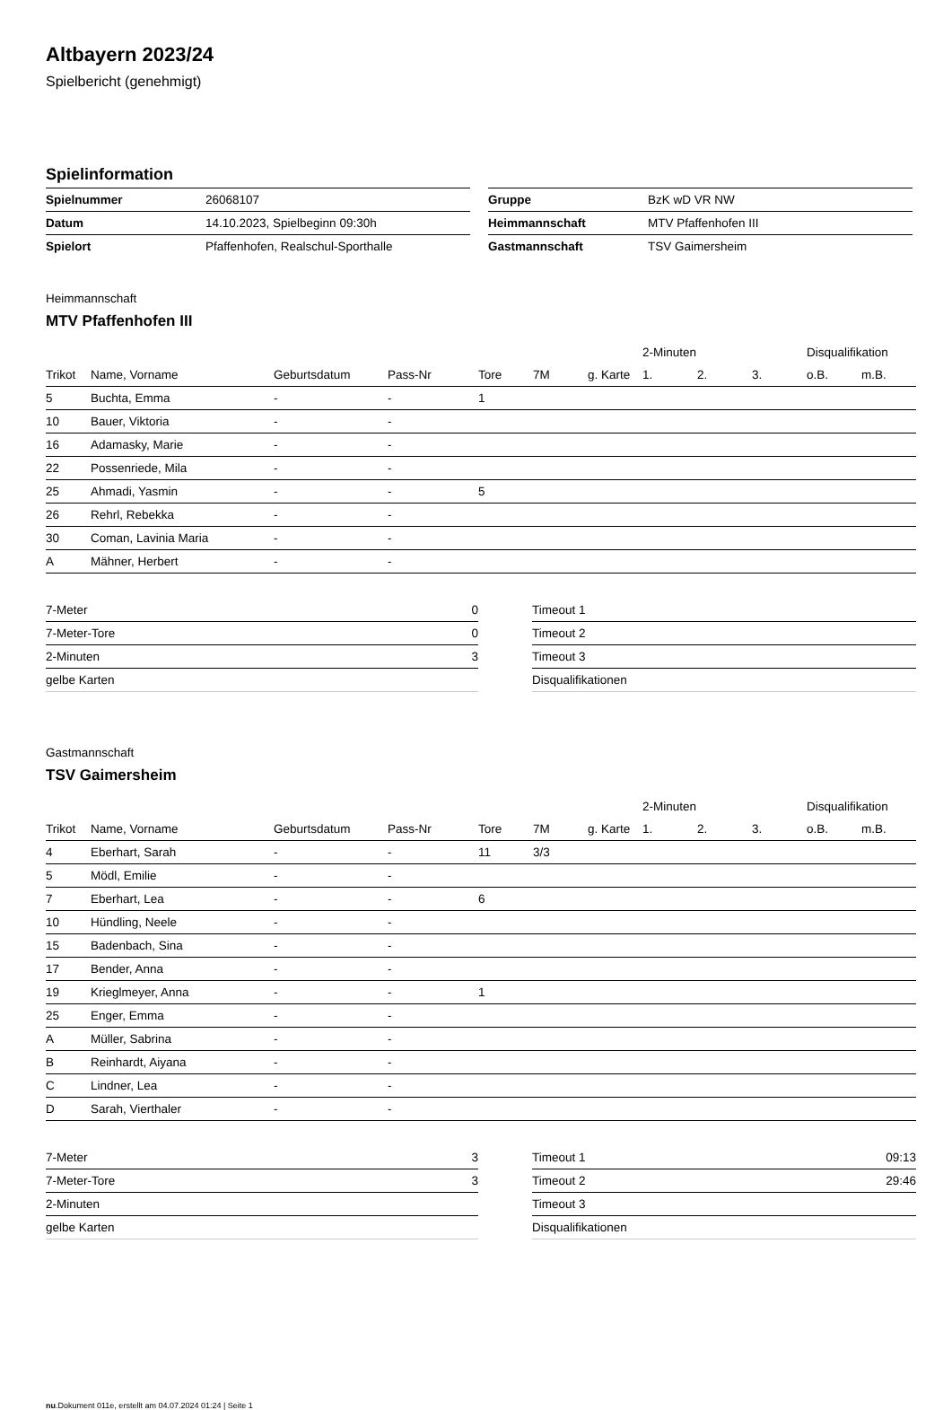Altbayern 2023/24
Spielbericht (genehmigt)
Spielinformation
| Spielnummer | 26068107 |
| Datum | 14.10.2023, Spielbeginn 09:30h |
| Spielort | Pfaffenhofen, Realschul-Sporthalle |
| Gruppe | BzK wD VR NW |
| Heimmannschaft | MTV Pfaffenhofen III |
| Gastmannschaft | TSV Gaimersheim |
Heimmannschaft
MTV Pfaffenhofen III
| | | | | | | | 2-Minuten | | | Disqualifikation | |
| --- | --- | --- | --- | --- | --- | --- | --- | --- | --- | --- | --- |
| Trikot | Name, Vorname | Geburtsdatum | Pass-Nr | Tore | 7M | g. Karte | 1. | 2. | 3. | o.B. | m.B. |
| 5 | Buchta, Emma | - | - | 1 | | | | | | | |
| 10 | Bauer, Viktoria | - | - | | | | | | | | |
| 16 | Adamasky, Marie | - | - | | | | | | | | |
| 22 | Possenriede, Mila | - | - | | | | | | | | |
| 25 | Ahmadi, Yasmin | - | - | 5 | | | | | | | |
| 26 | Rehrl, Rebekka | - | - | | | | | | | | |
| 30 | Coman, Lavinia Maria | - | - | | | | | | | | |
| A | Mähner, Herbert | - | - | | | | | | | | |
| 7-Meter | 0 |
| 7-Meter-Tore | 0 |
| 2-Minuten | 3 |
| gelbe Karten | |
| Timeout 1 | |
| Timeout 2 | |
| Timeout 3 | |
| Disqualifikationen | |
Gastmannschaft
TSV Gaimersheim
| | | | | | | | 2-Minuten | | | Disqualifikation | |
| --- | --- | --- | --- | --- | --- | --- | --- | --- | --- | --- | --- |
| Trikot | Name, Vorname | Geburtsdatum | Pass-Nr | Tore | 7M | g. Karte | 1. | 2. | 3. | o.B. | m.B. |
| 4 | Eberhart, Sarah | - | - | 11 | 3/3 | | | | | | |
| 5 | Mödl, Emilie | - | - | | | | | | | | |
| 7 | Eberhart, Lea | - | - | 6 | | | | | | | |
| 10 | Hündling, Neele | - | - | | | | | | | | |
| 15 | Badenbach, Sina | - | - | | | | | | | | |
| 17 | Bender, Anna | - | - | | | | | | | | |
| 19 | Krieglmeyer, Anna | - | - | 1 | | | | | | | |
| 25 | Enger, Emma | - | - | | | | | | | | |
| A | Müller, Sabrina | - | - | | | | | | | | |
| B | Reinhardt, Aiyana | - | - | | | | | | | | |
| C | Lindner, Lea | - | - | | | | | | | | |
| D | Sarah, Vierthaler | - | - | | | | | | | | |
| 7-Meter | 3 |
| 7-Meter-Tore | 3 |
| 2-Minuten | |
| gelbe Karten | |
| Timeout 1 | 09:13 |
| Timeout 2 | 29:46 |
| Timeout 3 | |
| Disqualifikationen | |
nu.Dokument 011e, erstellt am 04.07.2024 01:24 | Seite 1